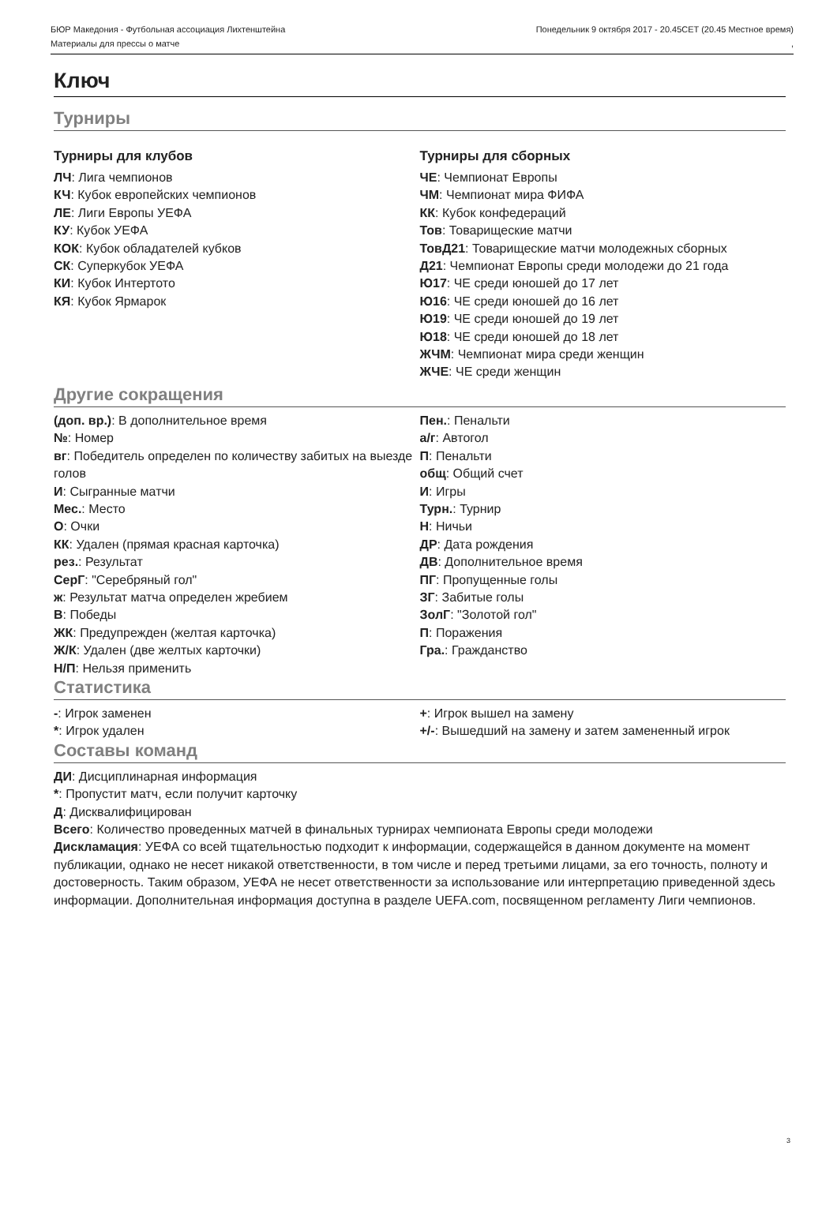БЮР Македония - Футбольная ассоциация Лихтенштейна Понедельник 9 октября 2017 - 20.45CET (20.45 Местное время)
Материалы для прессы о матче,
Ключ
Турниры
Турниры для клубов
ЛЧ: Лига чемпионов
КЧ: Кубок европейских чемпионов
ЛЕ: Лиги Европы УЕФА
КУ: Кубок УЕФА
КОК: Кубок обладателей кубков
СК: Суперкубок УЕФА
КИ: Кубок Интертото
КЯ: Кубок Ярмарок
Турниры для сборных
ЧЕ: Чемпионат Европы
ЧМ: Чемпионат мира ФИФА
КК: Кубок конфедераций
Тов: Товарищеские матчи
ТовД21: Товарищеские матчи молодежных сборных
Д21: Чемпионат Европы среди молодежи до 21 года
Ю17: ЧЕ среди юношей до 17 лет
Ю16: ЧЕ среди юношей до 16 лет
Ю19: ЧЕ среди юношей до 19 лет
Ю18: ЧЕ среди юношей до 18 лет
ЖЧМ: Чемпионат мира среди женщин
ЖЧЕ: ЧЕ среди женщин
Другие сокращения
(доп. вр.): В дополнительное время
№: Номер
вг: Победитель определен по количеству забитых на выезде голов
И: Сыгранные матчи
Мес.: Место
О: Очки
КК: Удален (прямая красная карточка)
рез.: Результат
СерГ: "Серебряный гол"
ж: Результат матча определен жребием
В: Победы
ЖК: Предупрежден (желтая карточка)
Ж/К: Удален (две желтых карточки)
Н/П: Нельзя применить
Пен.: Пенальти
а/г: Автогол
П: Пенальти
общ: Общий счет
И: Игры
Турн.: Турнир
Н: Ничьи
ДР: Дата рождения
ДВ: Дополнительное время
ПГ: Пропущенные голы
ЗГ: Забитые голы
ЗолГ: "Золотой гол"
П: Поражения
Гра.: Гражданство
Статистика
-: Игрок заменен
*: Игрок удален
+: Игрок вышел на замену
+/-: Вышедший на замену и затем замененный игрок
Составы команд
ДИ: Дисциплинарная информация
*: Пропустит матч, если получит карточку
Д: Дисквалифицирован
Всего: Количество проведенных матчей в финальных турнирах чемпионата Европы среди молодежи
Дискламация: УЕФА со всей тщательностью подходит к информации, содержащейся в данном документе на момент публикации, однако не несет никакой ответственности, в том числе и перед третьими лицами, за его точность, полноту и достоверность. Таким образом, УЕФА не несет ответственности за использование или интерпретацию приведенной здесь информации. Дополнительная информация доступна в разделе UEFA.com, посвященном регламенту Лиги чемпионов.
3